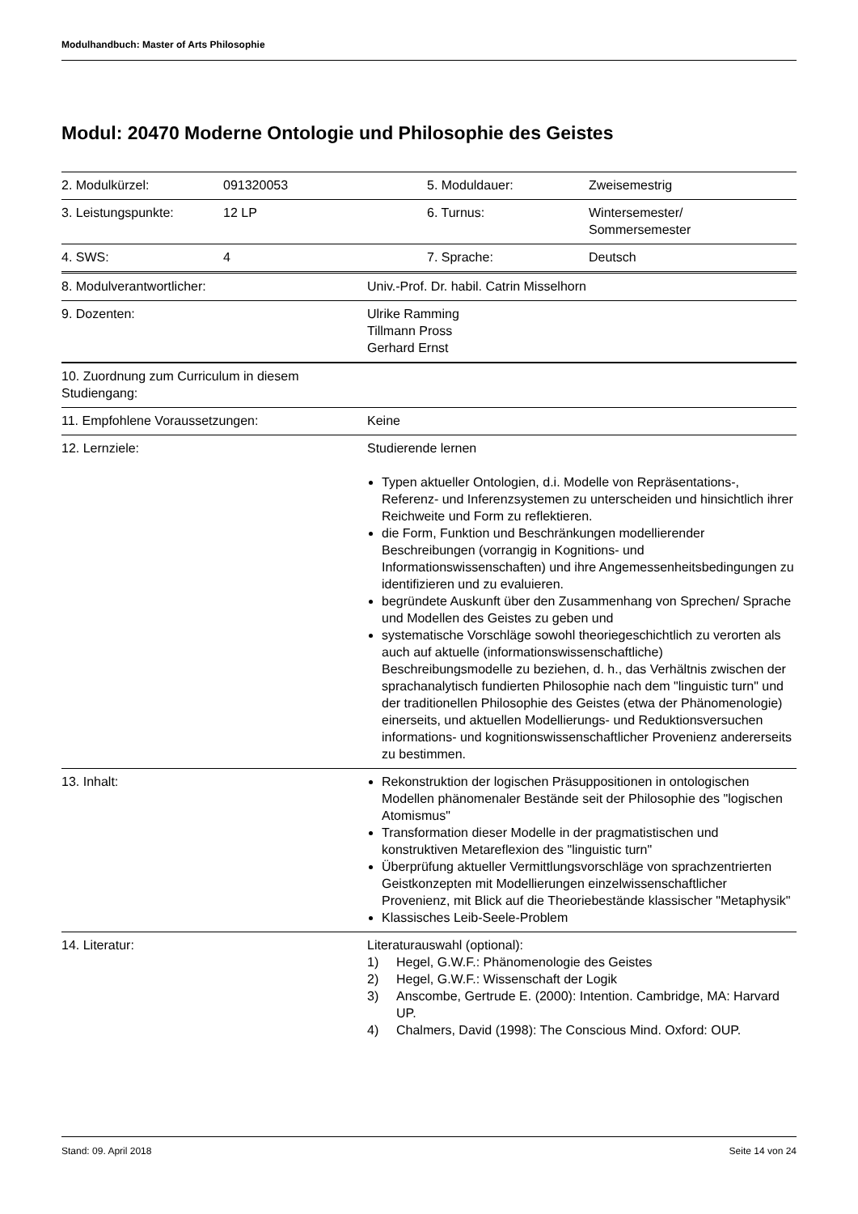Modulhandbuch: Master of Arts Philosophie
Modul: 20470 Moderne Ontologie und Philosophie des Geistes
| 2. Modulkürzel: | 091320053 | 5. Moduldauer: | Zweisemestrig |
| 3. Leistungspunkte: | 12 LP | 6. Turnus: | Wintersemester/ Sommersemester |
| 4. SWS: | 4 | 7. Sprache: | Deutsch |
| 8. Modulverantwortlicher: | Univ.-Prof. Dr. habil. Catrin Misselhorn |
| 9. Dozenten: | Ulrike Ramming Tillmann Pross Gerhard Ernst |
| 10. Zuordnung zum Curriculum in diesem Studiengang: | |
| 11. Empfohlene Voraussetzungen: | Keine |
| 12. Lernziele: | Studierende lernen Typen aktueller Ontologien, d.i. Modelle von Repräsentations-, Referenz- und Inferenzsystemen zu unterscheiden und hinsichtlich ihrer Reichweite und Form zu reflektieren. die Form, Funktion und Beschränkungen modellierender Beschreibungen (vorrangig in Kognitions- und Informationswissenschaften) und ihre Angemessenheitsbedingungen zu identifizieren und zu evaluieren. begründete Auskunft über den Zusammenhang von Sprechen/ Sprache und Modellen des Geistes zu geben und systematische Vorschläge sowohl theoriegeschichtlich zu verorten als auch auf aktuelle (informationswissenschaftliche) Beschreibungsmodelle zu beziehen, d. h., das Verhältnis zwischen der sprachanalytisch fundierten Philosophie nach dem "linguistic turn" und der traditionellen Philosophie des Geistes (etwa der Phänomenologie) einerseits, und aktuellen Modellierungs- und Reduktionsversuchen informations- und kognitionswissenschaftlicher Provenienz andererseits zu bestimmen. |
| 13. Inhalt: | Rekonstruktion der logischen Präsuppositionen in ontologischen Modellen phänomenaler Bestände seit der Philosophie des "logischen Atomismus" Transformation dieser Modelle in der pragmatistischen und konstruktiven Metareflexion des "linguistic turn" Überprüfung aktueller Vermittlungsvorschläge von sprachzentrierten Geistkonzepten mit Modellierungen einzelwissenschaftlicher Provenienz, mit Blick auf die Theoriebestände klassischer "Metaphysik" Klassisches Leib-Seele-Problem |
| 14. Literatur: | Literaturauswahl (optional): 1) Hegel, G.W.F.: Phänomenologie des Geistes 2) Hegel, G.W.F.: Wissenschaft der Logik 3) Anscombe, Gertrude E. (2000): Intention. Cambridge, MA: Harvard UP. 4) Chalmers, David (1998): The Conscious Mind. Oxford: OUP. |
Stand: 09. April 2018 Seite 14 von 24